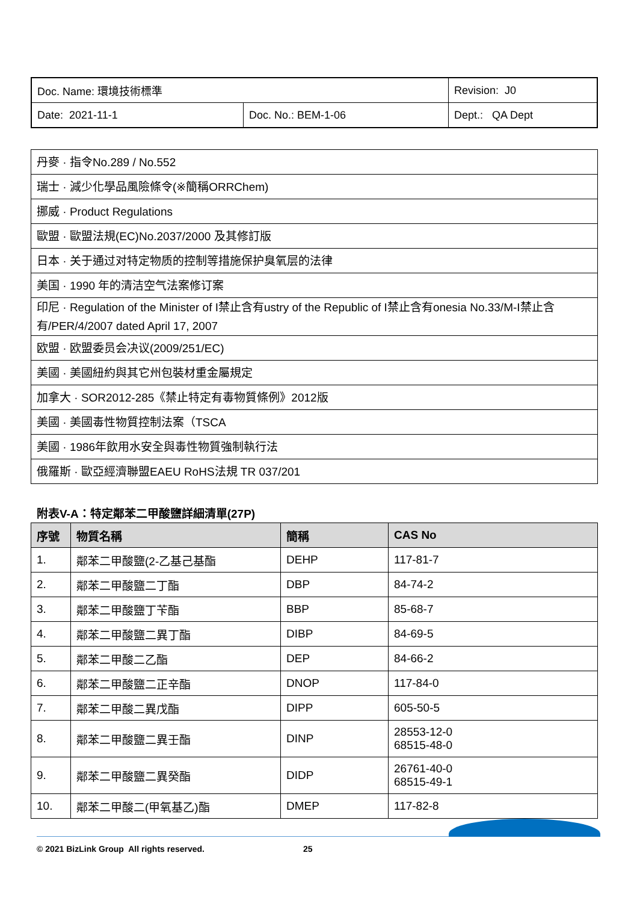| Doc. Name: 環境技術標準 | | Revision: J0 |
| Date: 2021-11-1 | Doc. No.: BEM-1-06 | Dept.: QA Dept |
| 丹麥 · 指令No.289 / No.552 |
| 瑞士 · 減少化學品風險條令(※簡稱ORRChem) |
| 挪威 · Product Regulations |
| 歐盟 · 歐盟法規(EC)No.2037/2000 及其修訂版 |
| 日本 · 关于通过对特定物质的控制等措施保护臭氧层的法律 |
| 美国 · 1990 年的清洁空气法案修订案 |
| 印尼 · Regulation of the Minister of I禁止含有ustry of the Republic of I禁止含有onesia No.33/M-I禁止含有/PER/4/2007 dated April 17, 2007 |
| 欧盟 · 欧盟委员会决议(2009/251/EC) |
| 美國 · 美國紐約與其它州包裝材重金屬規定 |
| 加拿大 · SOR2012-285《禁止特定有毒物質條例》2012版 |
| 美國 · 美國毒性物質控制法案（TSCA |
| 美國 · 1986年飲用水安全與毒性物質強制執行法 |
| 俄羅斯 · 歐亞經濟聯盟EAEU RoHS法規 TR 037/201 |
附表V-A：特定鄰苯二甲酸鹽詳細清單(27P)
| 序號 | 物質名稱 | 簡稱 | CAS No |
| --- | --- | --- | --- |
| 1. | 鄰苯二甲酸鹽(2-乙基己基酯 | DEHP | 117-81-7 |
| 2. | 鄰苯二甲酸鹽二丁酯 | DBP | 84-74-2 |
| 3. | 鄰苯二甲酸鹽丁苄酯 | BBP | 85-68-7 |
| 4. | 鄰苯二甲酸鹽二異丁酯 | DIBP | 84-69-5 |
| 5. | 鄰苯二甲酸二乙酯 | DEP | 84-66-2 |
| 6. | 鄰苯二甲酸鹽二正辛酯 | DNOP | 117-84-0 |
| 7. | 鄰苯二甲酸二異戊酯 | DIPP | 605-50-5 |
| 8. | 鄰苯二甲酸鹽二異壬酯 | DINP | 28553-12-0 68515-48-0 |
| 9. | 鄰苯二甲酸鹽二異癸酯 | DIDP | 26761-40-0 68515-49-1 |
| 10. | 鄰苯二甲酸二(甲氧基乙)酯 | DMEP | 117-82-8 |
© 2021 BizLink Group All rights reserved.
25